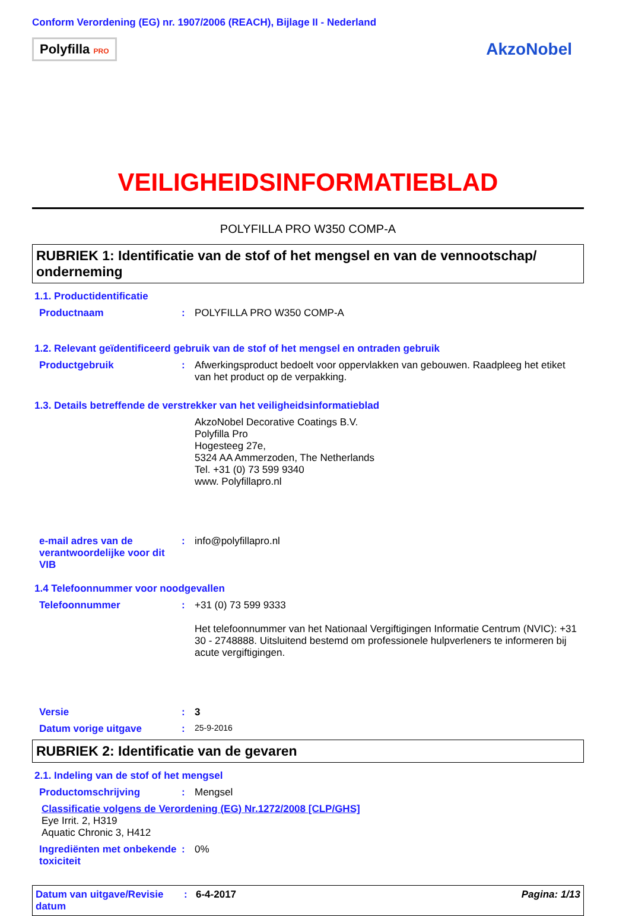Conform Verordening (EG) nr. 1907/2006 (REACH), Bijlage II - Nederland
Polyfilla PRO
AkzoNobel
VEILIGHEIDSINFORMATIEBLAD
POLYFILLA PRO W350 COMP-A
RUBRIEK 1: Identificatie van de stof of het mengsel en van de vennootschap/ onderneming
1.1. Productidentificatie
Productnaam : POLYFILLA PRO W350 COMP-A
1.2. Relevant geïdentificeerd gebruik van de stof of het mengsel en ontraden gebruik
Productgebruik : Afwerkingsproduct bedoelt voor oppervlakken van gebouwen. Raadpleeg het etiket van het product op de verpakking.
1.3. Details betreffende de verstrekker van het veiligheidsinformatieblad
AkzoNobel Decorative Coatings B.V.
Polyfilla Pro
Hogesteeg 27e,
5324 AA Ammerzoden, The Netherlands
Tel. +31 (0) 73 599 9340
www. Polyfillapro.nl
e-mail adres van de verantwoordelijke voor dit VIB
: info@polyfillapro.nl
1.4 Telefoonnummer voor noodgevallen
Telefoonnummer : +31 (0) 73 599 9333
Het telefoonnummer van het Nationaal Vergiftigingen Informatie Centrum (NVIC): +31 30 - 2748888. Uitsluitend bestemd om professionele hulpverleners te informeren bij acute vergiftigingen.
Versie : 3
Datum vorige uitgave :
25-9-2016
RUBRIEK 2: Identificatie van de gevaren
2.1. Indeling van de stof of het mengsel
Productomschrijving : Mengsel
Classificatie volgens de Verordening (EG) Nr.1272/2008 [CLP/GHS]
Eye Irrit. 2, H319
Aquatic Chronic 3, H412
Ingrediënten met onbekende toxiciteit
: 0%
Datum van uitgave/Revisie datum
: 6-4-2017 Pagina: 1/13